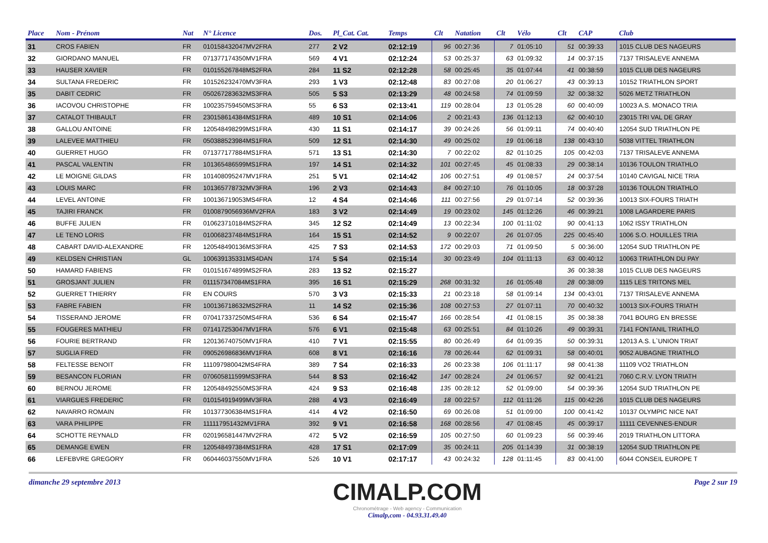| Place | Nom - Prénom | Nat | N° Licence | Dos. | Pl_Cat. Cat. | Temps | Clt | Natation | Clt | Vélo | Clt | CAP | Club |
| --- | --- | --- | --- | --- | --- | --- | --- | --- | --- | --- | --- | --- | --- |
| 31 | CROS FABIEN | FR | 010158432047MV2FRA | 277 | 2 V2 | 02:12:19 | 96 | 00:27:36 | 7 | 01:05:10 | 51 | 00:39:33 | 1015 CLUB DES NAGEURS |
| 32 | GIORDANO MANUEL | FR | 071377174350MV1FRA | 569 | 4 V1 | 02:12:24 | 53 | 00:25:37 | 63 | 01:09:32 | 14 | 00:37:15 | 7137 TRISALEVE ANNEMA |
| 33 | HAUSER XAVIER | FR | 010155267848MS2FRA | 284 | 11 S2 | 02:12:28 | 58 | 00:25:45 | 35 | 01:07:44 | 41 | 00:38:59 | 1015 CLUB DES NAGEURS |
| 34 | SULTANA FREDERIC | FR | 101526232470MV3FRA | 293 | 1 V3 | 02:12:48 | 83 | 00:27:08 | 20 | 01:06:27 | 43 | 00:39:13 | 10152 TRIATHLON SPORT |
| 35 | DABIT CEDRIC | FR | 050267283632MS3FRA | 505 | 5 S3 | 02:13:29 | 48 | 00:24:58 | 74 | 01:09:59 | 32 | 00:38:32 | 5026 METZ TRIATHLON |
| 36 | IACOVOU CHRISTOPHE | FR | 100235759450MS3FRA | 55 | 6 S3 | 02:13:41 | 119 | 00:28:04 | 13 | 01:05:28 | 60 | 00:40:09 | 10023 A.S. MONACO TRIA |
| 37 | CATALOT THIBAULT | FR | 230158614384MS1FRA | 489 | 10 S1 | 02:14:06 | 2 | 00:21:43 | 136 | 01:12:13 | 62 | 00:40:10 | 23015 TRI VAL DE GRAY |
| 38 | GALLOU ANTOINE | FR | 120548498299MS1FRA | 430 | 11 S1 | 02:14:17 | 39 | 00:24:26 | 56 | 01:09:11 | 74 | 00:40:40 | 12054 SUD TRIATHLON PE |
| 39 | LALEVEE MATTHIEU | FR | 050388523984MS1FRA | 509 | 12 S1 | 02:14:30 | 49 | 00:25:02 | 19 | 01:06:18 | 138 | 00:43:10 | 5038 VITTEL TRIATHLON |
| 40 | GUERRET HUGO | FR | 071377177884MS1FRA | 571 | 13 S1 | 02:14:30 | 7 | 00:22:02 | 82 | 01:10:25 | 105 | 00:42:03 | 7137 TRISALEVE ANNEMA |
| 41 | PASCAL VALENTIN | FR | 101365486599MS1FRA | 197 | 14 S1 | 02:14:32 | 101 | 00:27:45 | 45 | 01:08:33 | 29 | 00:38:14 | 10136 TOULON TRIATHLO |
| 42 | LE MOIGNE GILDAS | FR | 101408095247MV1FRA | 251 | 5 V1 | 02:14:42 | 106 | 00:27:51 | 49 | 01:08:57 | 24 | 00:37:54 | 10140 CAVIGAL NICE TRIA |
| 43 | LOUIS MARC | FR | 101365778732MV3FRA | 196 | 2 V3 | 02:14:43 | 84 | 00:27:10 | 76 | 01:10:05 | 18 | 00:37:28 | 10136 TOULON TRIATHLO |
| 44 | LEVEL ANTOINE | FR | 100136719053MS4FRA | 12 | 4 S4 | 02:14:46 | 111 | 00:27:56 | 29 | 01:07:14 | 52 | 00:39:36 | 10013 SIX-FOURS TRIATH |
| 45 | TAJIRI FRANCK | FR | 0100879056936MV2FRA | 183 | 3 V2 | 02:14:49 | 19 | 00:23:02 | 145 | 01:12:26 | 46 | 00:39:21 | 1008 LAGARDERE PARIS |
| 46 | BUFFE JULIEN | FR | 010623710184MS2FRA | 345 | 12 S2 | 02:14:49 | 13 | 00:22:34 | 100 | 01:11:02 | 90 | 00:41:13 | 1062 ISSY TRIATHLON |
| 47 | LE TENO LORIS | FR | 010068237484MS1FRA | 164 | 15 S1 | 02:14:52 | 9 | 00:22:07 | 26 | 01:07:05 | 225 | 00:45:40 | 1006 S.O. HOUILLES TRIA |
| 48 | CABART DAVID-ALEXANDRE | FR | 120548490136MS3FRA | 425 | 7 S3 | 02:14:53 | 172 | 00:29:03 | 71 | 01:09:50 | 5 | 00:36:00 | 12054 SUD TRIATHLON PE |
| 49 | KELDSEN CHRISTIAN | GL | 100639135331MS4DAN | 174 | 5 S4 | 02:15:14 | 30 | 00:23:49 | 104 | 01:11:13 | 63 | 00:40:12 | 10063 TRIATHLON DU PAY |
| 50 | HAMARD FABIENS | FR | 010151674899MS2FRA | 283 | 13 S2 | 02:15:27 | | | | | 36 | 00:38:38 | 1015 CLUB DES NAGEURS |
| 51 | GROSJANT JULIEN | FR | 011157347084MS1FRA | 395 | 16 S1 | 02:15:29 | 268 | 00:31:32 | 16 | 01:05:48 | 28 | 00:38:09 | 1115 LES TRITONS MEL |
| 52 | GUERRET THIERRY | FR | EN COURS | 570 | 3 V3 | 02:15:33 | 21 | 00:23:18 | 58 | 01:09:14 | 134 | 00:43:01 | 7137 TRISALEVE ANNEMA |
| 53 | FABRE FABIEN | FR | 100136718632MS2FRA | 11 | 14 S2 | 02:15:36 | 108 | 00:27:53 | 27 | 01:07:11 | 70 | 00:40:32 | 10013 SIX-FOURS TRIATH |
| 54 | TISSERAND JEROME | FR | 070417337250MS4FRA | 536 | 6 S4 | 02:15:47 | 166 | 00:28:54 | 41 | 01:08:15 | 35 | 00:38:38 | 7041 BOURG EN BRESSE |
| 55 | FOUGERES MATHIEU | FR | 071417253047MV1FRA | 576 | 6 V1 | 02:15:48 | 63 | 00:25:51 | 84 | 01:10:26 | 49 | 00:39:31 | 7141 FONTANIL TRIATHLO |
| 56 | FOURIE BERTRAND | FR | 120136740750MV1FRA | 410 | 7 V1 | 02:15:55 | 80 | 00:26:49 | 64 | 01:09:35 | 50 | 00:39:31 | 12013 A.S. L`UNION TRIAT |
| 57 | SUGLIA FRED | FR | 090526986836MV1FRA | 608 | 8 V1 | 02:16:16 | 78 | 00:26:44 | 62 | 01:09:31 | 58 | 00:40:01 | 9052 AUBAGNE TRIATHLO |
| 58 | FELTESSE BENOIT | FR | 111097980042MS4FRA | 389 | 7 S4 | 02:16:33 | 26 | 00:23:38 | 106 | 01:11:17 | 98 | 00:41:38 | 11109 VO2 TRIATHLON |
| 59 | BESANCON FLORIAN | FR | 070605811599MS3FRA | 544 | 8 S3 | 02:16:42 | 147 | 00:28:24 | 24 | 01:06:57 | 92 | 00:41:21 | 7060 C.R.V. LYON TRIATH |
| 60 | BERNOU JEROME | FR | 120548492550MS3FRA | 424 | 9 S3 | 02:16:48 | 135 | 00:28:12 | 52 | 01:09:00 | 54 | 00:39:36 | 12054 SUD TRIATHLON PE |
| 61 | VIARGUES FREDERIC | FR | 010154919499MV3FRA | 288 | 4 V3 | 02:16:49 | 18 | 00:22:57 | 112 | 01:11:26 | 115 | 00:42:26 | 1015 CLUB DES NAGEURS |
| 62 | NAVARRO ROMAIN | FR | 101377306384MS1FRA | 414 | 4 V2 | 02:16:50 | 69 | 00:26:08 | 51 | 01:09:00 | 100 | 00:41:42 | 10137 OLYMPIC NICE NAT |
| 63 | VARA PHILIPPE | FR | 111117951432MV1FRA | 392 | 9 V1 | 02:16:58 | 168 | 00:28:56 | 47 | 01:08:45 | 45 | 00:39:17 | 11111 CEVENNES-ENDUR |
| 64 | SCHOTTE REYNALD | FR | 020196581447MV2FRA | 472 | 5 V2 | 02:16:59 | 105 | 00:27:50 | 60 | 01:09:23 | 56 | 00:39:46 | 2019 TRIATHLON LITTORA |
| 65 | DEMANGE EWEN | FR | 120548497384MS1FRA | 428 | 17 S1 | 02:17:09 | 35 | 00:24:11 | 205 | 01:14:39 | 31 | 00:38:19 | 12054 SUD TRIATHLON PE |
| 66 | LEFEBVRE GREGORY | FR | 060446037550MV1FRA | 526 | 10 V1 | 02:17:17 | 43 | 00:24:32 | 128 | 01:11:45 | 83 | 00:41:00 | 6044 CONSEIL EUROPE T |
dimanche 29 septembre 2013
CIMALP.COM
Chronométrage - Web agency - Communication
Cimalp,com - 04.93.31.49.40
Page 2 sur 19